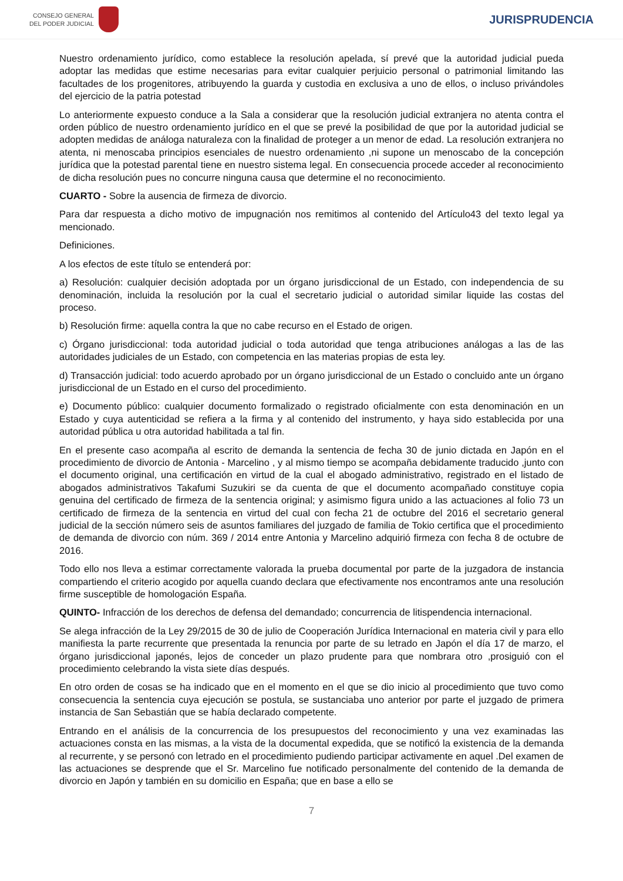CONSEJO GENERAL
DEL PODER JUDICIAL
JURISPRUDENCIA
Nuestro ordenamiento jurídico, como establece la resolución apelada, sí prevé que la autoridad judicial pueda adoptar las medidas que estime necesarias para evitar cualquier perjuicio personal o patrimonial limitando las facultades de los progenitores, atribuyendo la guarda y custodia en exclusiva a uno de ellos, o incluso privándoles del ejercicio de la patria potestad
Lo anteriormente expuesto conduce a la Sala a considerar que la resolución judicial extranjera no atenta contra el orden público de nuestro ordenamiento jurídico en el que se prevé la posibilidad de que por la autoridad judicial se adopten medidas de análoga naturaleza con la finalidad de proteger a un menor de edad. La resolución extranjera no atenta, ni menoscaba principios esenciales de nuestro ordenamiento ,ni supone un menoscabo de la concepción jurídica que la potestad parental tiene en nuestro sistema legal. En consecuencia procede acceder al reconocimiento de dicha resolución pues no concurre ninguna causa que determine el no reconocimiento.
CUARTO - Sobre la ausencia de firmeza de divorcio.
Para dar respuesta a dicho motivo de impugnación nos remitimos al contenido del Artículo43 del texto legal ya mencionado.
Definiciones.
A los efectos de este título se entenderá por:
a) Resolución: cualquier decisión adoptada por un órgano jurisdiccional de un Estado, con independencia de su denominación, incluida la resolución por la cual el secretario judicial o autoridad similar liquide las costas del proceso.
b) Resolución firme: aquella contra la que no cabe recurso en el Estado de origen.
c) Órgano jurisdiccional: toda autoridad judicial o toda autoridad que tenga atribuciones análogas a las de las autoridades judiciales de un Estado, con competencia en las materias propias de esta ley.
d) Transacción judicial: todo acuerdo aprobado por un órgano jurisdiccional de un Estado o concluido ante un órgano jurisdiccional de un Estado en el curso del procedimiento.
e) Documento público: cualquier documento formalizado o registrado oficialmente con esta denominación en un Estado y cuya autenticidad se refiera a la firma y al contenido del instrumento, y haya sido establecida por una autoridad pública u otra autoridad habilitada a tal fin.
En el presente caso acompaña al escrito de demanda la sentencia de fecha 30 de junio dictada en Japón en el procedimiento de divorcio de Antonia - Marcelino , y al mismo tiempo se acompaña debidamente traducido ,junto con el documento original, una certificación en virtud de la cual el abogado administrativo, registrado en el listado de abogados administrativos Takafumi Suzukiri se da cuenta de que el documento acompañado constituye copia genuina del certificado de firmeza de la sentencia original; y asimismo figura unido a las actuaciones al folio 73 un certificado de firmeza de la sentencia en virtud del cual con fecha 21 de octubre del 2016 el secretario general judicial de la sección número seis de asuntos familiares del juzgado de familia de Tokio certifica que el procedimiento de demanda de divorcio con núm. 369 / 2014 entre Antonia y Marcelino adquirió firmeza con fecha 8 de octubre de 2016.
Todo ello nos lleva a estimar correctamente valorada la prueba documental por parte de la juzgadora de instancia compartiendo el criterio acogido por aquella cuando declara que efectivamente nos encontramos ante una resolución firme susceptible de homologación España.
QUINTO- Infracción de los derechos de defensa del demandado; concurrencia de litispendencia internacional.
Se alega infracción de la Ley 29/2015 de 30 de julio de Cooperación Jurídica Internacional en materia civil y para ello manifiesta la parte recurrente que presentada la renuncia por parte de su letrado en Japón el día 17 de marzo, el órgano jurisdiccional japonés, lejos de conceder un plazo prudente para que nombrara otro ,prosiguió con el procedimiento celebrando la vista siete días después.
En otro orden de cosas se ha indicado que en el momento en el que se dio inicio al procedimiento que tuvo como consecuencia la sentencia cuya ejecución se postula, se sustanciaba uno anterior por parte el juzgado de primera instancia de San Sebastián que se había declarado competente.
Entrando en el análisis de la concurrencia de los presupuestos del reconocimiento y una vez examinadas las actuaciones consta en las mismas, a la vista de la documental expedida, que se notificó la existencia de la demanda al recurrente, y se personó con letrado en el procedimiento pudiendo participar activamente en aquel .Del examen de las actuaciones se desprende que el Sr. Marcelino fue notificado personalmente del contenido de la demanda de divorcio en Japón y también en su domicilio en España; que en base a ello se
7